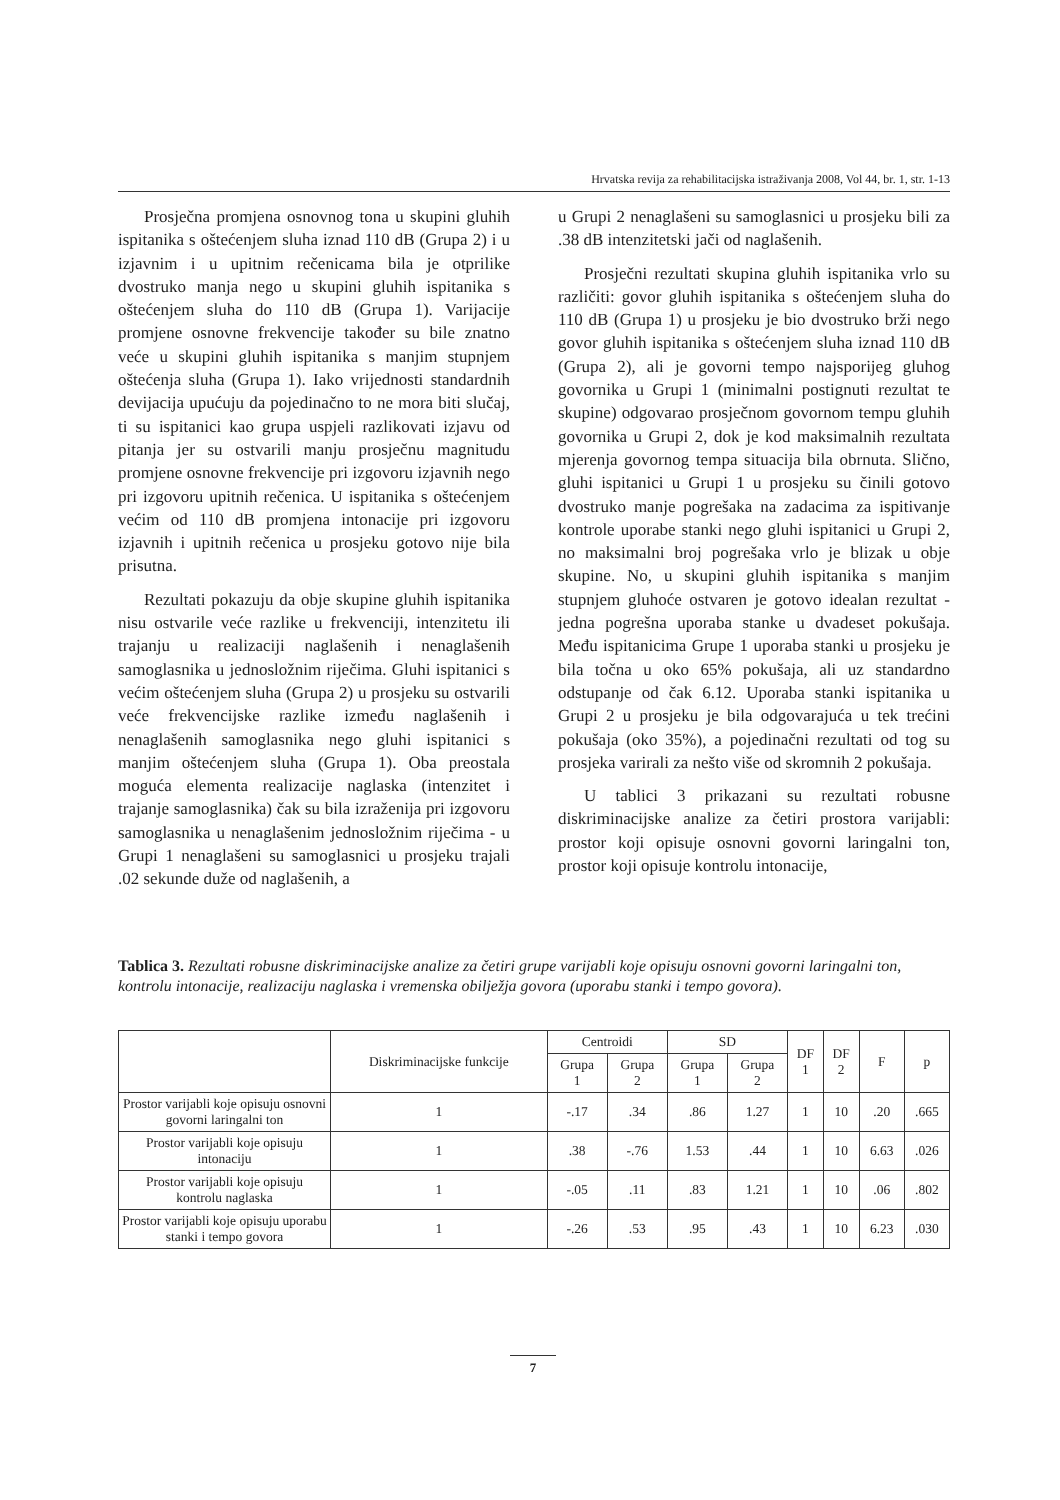Hrvatska revija za rehabilitacijska istraživanja 2008, Vol 44, br. 1, str. 1-13
Prosječna promjena osnovnog tona u skupini gluhih ispitanika s oštećenjem sluha iznad 110 dB (Grupa 2) i u izjavnim i u upitnim rečenicama bila je otprilike dvostruko manja nego u skupini gluhih ispitanika s oštećenjem sluha do 110 dB (Grupa 1). Varijacije promjene osnovne frekvencije također su bile znatno veće u skupini gluhih ispitanika s manjim stupnjem oštećenja sluha (Grupa 1). Iako vrijednosti standardnih devijacija upućuju da pojedinačno to ne mora biti slučaj, ti su ispitanici kao grupa uspjeli razlikovati izjavu od pitanja jer su ostvarili manju prosječnu magnitudu promjene osnovne frekvencije pri izgovoru izjavnih nego pri izgovoru upitnih rečenica. U ispitanika s oštećenjem većim od 110 dB promjena intonacije pri izgovoru izjavnih i upitnih rečenica u prosjeku gotovo nije bila prisutna.
Rezultati pokazuju da obje skupine gluhih ispitanika nisu ostvarile veće razlike u frekvenciji, intenzitetu ili trajanju u realizaciji naglašenih i nenaglašenih samoglasnika u jednosložnim riječima. Gluhi ispitanici s većim oštećenjem sluha (Grupa 2) u prosjeku su ostvarili veće frekvencijske razlike između naglašenih i nenaglašenih samoglasnika nego gluhi ispitanici s manjim oštećenjem sluha (Grupa 1). Oba preostala moguća elementa realizacije naglaska (intenzitet i trajanje samoglasnika) čak su bila izraženija pri izgovoru samoglasnika u nenaglašenim jednosložnim riječima - u Grupi 1 nenaglašeni su samoglasnici u prosjeku trajali .02 sekunde duže od naglašenih, a
u Grupi 2 nenaglašeni su samoglasnici u prosjeku bili za .38 dB intenzitetski jači od naglašenih.
Prosječni rezultati skupina gluhih ispitanika vrlo su različiti: govor gluhih ispitanika s oštećenjem sluha do 110 dB (Grupa 1) u prosjeku je bio dvostruko brži nego govor gluhih ispitanika s oštećenjem sluha iznad 110 dB (Grupa 2), ali je govorni tempo najsporijeg gluhog govornika u Grupi 1 (minimalni postignuti rezultat te skupine) odgovarao prosječnom govornom tempu gluhih govornika u Grupi 2, dok je kod maksimalnih rezultata mjerenja govornog tempa situacija bila obrnuta. Slično, gluhi ispitanici u Grupi 1 u prosjeku su činili gotovo dvostruko manje pogrešaka na zadacima za ispitivanje kontrole uporabe stanki nego gluhi ispitanici u Grupi 2, no maksimalni broj pogrešaka vrlo je blizak u obje skupine. No, u skupini gluhih ispitanika s manjim stupnjem gluhoće ostvaren je gotovo idealan rezultat - jedna pogrešna uporaba stanke u dvadeset pokušaja. Među ispitanicima Grupe 1 uporaba stanki u prosjeku je bila točna u oko 65% pokušaja, ali uz standardno odstupanje od čak 6.12. Uporaba stanki ispitanika u Grupi 2 u prosjeku je bila odgovarajuća u tek trećini pokušaja (oko 35%), a pojedinačni rezultati od tog su prosjeka varirali za nešto više od skromnih 2 pokušaja.
U tablici 3 prikazani su rezultati robusne diskriminacijske analize za četiri prostora varijabli: prostor koji opisuje osnovni govorni laringalni ton, prostor koji opisuje kontrolu intonacije,
Tablica 3. Rezultati robusne diskriminacijske analize za četiri grupe varijabli koje opisuju osnovni govorni laringalni ton, kontrolu intonacije, realizaciju naglaska i vremenska obilježja govora (uporabu stanki i tempo govora).
| | Diskriminacijske funkcije | Centroidi | | SD | | DF 1 | DF 2 | F | p |
| --- | --- | --- | --- | --- | --- | --- | --- | --- | --- |
| | | Grupa 1 | Grupa 2 | Grupa 1 | Grupa 2 | | | | |
| Prostor varijabli koje opisuju osnovni govorni laringalni ton | 1 | -.17 | .34 | .86 | 1.27 | 1 | 10 | .20 | .665 |
| Prostor varijabli koje opisuju intonaciju | 1 | .38 | -.76 | 1.53 | .44 | 1 | 10 | 6.63 | .026 |
| Prostor varijabli koje opisuju kontrolu naglaska | 1 | -.05 | .11 | .83 | 1.21 | 1 | 10 | .06 | .802 |
| Prostor varijabli koje opisuju uporabu stanki i tempo govora | 1 | -.26 | .53 | .95 | .43 | 1 | 10 | 6.23 | .030 |
7